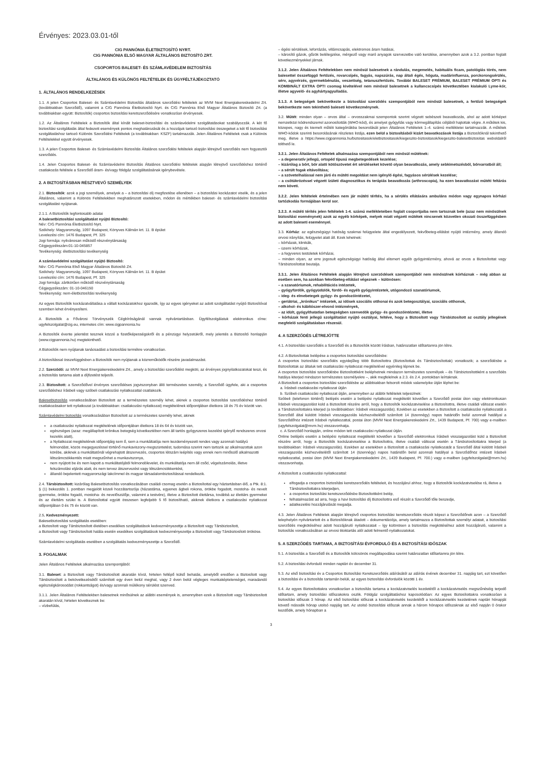Érvényes: 2023.03.01-től
CIG PANNÓNIA ÉLETBIZTOSÍTÓ NYRT.
CIG PANNÓNIA ELSŐ MAGYAR ÁLTALÁNOS BIZTOSÍTÓ ZRT.
CSOPORTOS BALESET- ÉS SZÁMLAVÉDELEM BIZTOSÍTÁS
ÁLTALÁNOS ÉS KÜLÖNÖS FELTÉTELEK ÉS ÜGYFÉLTÁJÉKOZTATÓ
1. ÁLTALÁNOS RENDELKEZÉSEK
1.1. A jelen Csoportos Baleset- és Számlavédelmi Biztosítás általános szerződési feltételek az MVM Next Energiakereskedelmi Zrt. (továbbiakban Szerződő), valamint a CIG Pannónia Életbiztosító Nyrt. és CIG Pannónia Első Magyar Általános Biztosító Zrt. (a továbbiakban együtt: Biztosítók) csoportos biztosítási keretszerződésére vonatkozóan érvényesek.
1.2. Az Általános Feltételek a Biztosítók által kínált baleset-biztosítási és számlavédelmi szolgáltatásokat szabályozzák. A két fő biztosítási szolgáltatás által fedezett események pontos meghatározását és a hozzájuk tartozó biztosítási összegeket a két fő biztosítási szolgáltatáshoz tartozó Különös Szerződési Feltételek (a továbbiakban: KSZF) tartalmazzák. Jelen Általános Feltételek csak a Különös Feltételekkel együtt érvényesek.
1.3. A jelen Csoportos Baleset- és Számlavédelmi Biztosítás Általános szerződési feltételek alapján létrejövő szerződés nem fogyasztói szerződés.
1.4. Jelen Csoportos Baleset- és Számlavédelmi Biztosítás Általános szerződési feltételek alapján létrejövő szerződéshez történő csatlakozás feltétele a Szerződő áram- és/vagy földgáz szolgáltatásának igénybevétele.
2. A BIZTOSÍTÁSBAN RÉSZTVEVŐ SZEMÉLYEK
2.1. Biztosítók: azok a jogi személyek, amelyek a – a biztosítási díj megfizetése ellenében – a biztosítási kockázatot viselik, és a jelen Általános, valamint a Különös Feltételekben meghatározott esetekben, módon és mértékben baleset- és számlavédelmi biztosítási szolgáltatást nyújtanak.
2.1.1. A Biztosítók legfontosabb adatai
A balesetbiztosítási szolgáltatást nyújtó Biztosító:
Név: CIG Pannónia Életbiztosító Nyrt.
Székhely: Magyarország, 1097 Budapest, Könyves Kálmán krt. 11. B épület
Levelezési cím: 1476 Budapest, Pf. 325
Jogi formája: nyilvánosan működő részvénytársaság
Cégjegyzékszám:01-10-045857
Tevékenység: életbiztosítási tevékenység
A számlavédelmi szolgáltatást nyújtó Biztosító:
Név: CIG Pannónia Első Magyar Általános Biztosító Zrt.
Székhely: Magyarország, 1097 Budapest, Könyves Kálmán krt. 11. B épület
Levelezési cím: 1476 Budapest, Pf. 325
Jogi formája: zártkörűen működő részvénytársaság
Cégjegyzékszám: 01-10-046150
Tevékenység: nem-életbiztosítási tevékenység
Az egyes Biztosítók kockázatvállalása a vállalt kockázatokhoz igazodik, így az egyes igényeket az adott szolgáltatást nyújtó Biztosítóval szemben lehet érvényesíteni.
A Biztosítók a Fővárosi Törvényszék Cégbíróságánál vannak nyilvántartásban. Ügyfélszolgálatuk elektronikus címe: ugyfelszolgalat@cig.eu, internetes cím: www.cigpannonia.hu
A Biztosítók évente jelentést tesznek közzé a fizetőképességükről és a pénzügyi helyzetükről, mely jelentés a Biztosító honlapján (www.cigpannonia.hu) megtekinthető.
A Biztosítók nem nyújtanak tanácsadást a biztosítási termékre vonatkozóan.
A biztosítással összefüggésben a Biztosítók nem nyújtanak a közreműködők részére javadalmazást.
2.2. Szerződő: az MVM Next Energiakereskedelmi Zrt., amely a biztosítási szerződést megköti, az érvényes jognyilatkozatokat teszi, és a biztosítás tartama alatt a díjfizetést teljesíti.
2.3. Biztosított: a Szerződővel érvényes szerződéses jogviszonyban álló természetes személy, a Szerződő ügyfele, aki a csoportos szerződéshez írásbeli vagy szóbeli csatlakozási nyilatkozattal csatlakozik.
Balesetbiztosítás vonatkozásában Biztosított az a természetes személy lehet, akinek a csoportos biztosítási szerződéshez történő csatlakozásakor tett nyilatkozat (a továbbiakban: csatlakozási nyilatkozat) megtételének időpontjában életkora 18 és 75 év között van.
Számlavédelmi biztosítás vonatkozásában Biztosított az a természetes személy lehet, akinek
a csatlakozási nyilatkozat megtételének időpontjában életkora 18 és 64 év között van,
egészséges (azaz: megállapított krónikus betegség következtében nem áll tartós gyógyszeres kezelést igénylő rendszeres orvosi kezelés alatt),
a Nyilatkozat megtételének időpontjáig sem ő, sem a munkáltatója nem kezdeményezett rendes vagy azonnali hatályú felmondást, közös megegyezéssel történő munkaviszony-megszüntetést, tudomása szerint nem tartozik az alkalmazottak azon körébe, akiknek a munkáltatónál végrehajtott átszervezés, csoportos létszám leépítés vagy ennek nem minősülő alkalmazotti létszámcsökkentés miatt megszűnhet a munkaviszonya,
nem nyújtott be és nem kapott a munkáltatójától felmondólevelet, és munkáltatója nem áll csőd, végelszámolás, illetve felszámolási eljárás alatt, és nem tervez átszervezést vagy létszámcsökkentést,
állandó bejelentett magyarországi lakcímmel és magyar társadalombiztosítással rendelkezik.
2.4. Társbiztosított: kizárólag Balesetbiztosítás vonatkozásában családi csomag esetén a Biztosítottal egy háztartásban élő, a Ptk. 8:1. § (1) bekezdés 1. pontban megjelölt közeli hozzátartozója (házastársa, egyenes ágbeli rokona, örökbe fogadott, mostoha- és nevelt gyermeke, örökbe fogadó, mostoha- és nevelőszülője, valamint a testvére), illetve a Biztosított élettársa, továbbá az élettárs gyermekei és az élettárs szülei is. A Biztosítottal együtt összesen legfeljebb 5 fő biztosítható, akiknek életkora a csatlakozási nyilatkozat időpontjában 0 és 75 év között van.
2.5. Kedvezményezett:
Balesetbiztosítási szolgáltatás esetében:
a Biztosított vagy Társbiztosított életében esedékes szolgáltatások kedvezményezettje a Biztosított vagy Társbiztosított,
a Biztosított vagy Társbiztosított halála esetén esedékes szolgáltatások kedvezményezettje a Biztosított vagy Társbiztosított örököse.
Számlavédelmi szolgáltatás esetében a szolgáltatás kedvezményezettje a Szerződő.
3. FOGALMAK
Jelen Általános Feltételek alkalmazása szempontjából:
3.1. Baleset: a Biztosított vagy Társbiztosított akaratán kívül, hirtelen fellépő külső behatás, amelyből eredően a Biztosított vagy Társbiztosított a bekövetkezésétől számított egy éven belül meghal, vagy 2 éven belül végleges munkaképtelenséget, maradandó egészségkárosodást (rokkantságot) és/vagy azonnali múlékony sérülést szenved.
3.1.1. Jelen Általános Feltételekben balesetnek minősülnek az alábbi események is, amennyiben ezek a Biztosított vagy Társbiztosított akaratán kívül, hirtelen következnek be:
– vízbefúlás,
– égési sérülések, leforrázás, villámcsapás, elektromos áram hatásai,
– károsító gázok, gőzök belélegzése, mérgező vagy maró anyagok szervezetbe való kerülése, amennyiben azok a 3.2. pontban foglalt következményekkel járnak.
3.1.2. Jelen Általános Feltételekben nem minősül balesetnek a rándulás, megemelés, habituális ficam, patológiás törés, nem balesettel összefüggő fertőzés, rovarcsípés, fagyás, napszúrás, nap általi égés, hőguta, madárinfluenza, porckorongsérülés, sérv, agyvérzés, gyermekbénulás, veszettség, tetanuszfertőzés. További BALESET PRÉMIUM, BALESET PRÉMIUM OPTI és KOMBINÁLT EXTRA OPTI csomag kivételével nem minősül balesetnek a kullancscsípés következtében kialakuló Lyme-kór, illetve agyvelő- és agyhártyagyulladás.
3.1.3. A betegségek bekövetkezte a biztosítási szerződés szempontjából nem minősül balesetnek, a fertőző betegségek bekövetkezte nem tekinthető baleseti következménynek.
3.2. Műtét: minden olyan – orvos által – orvosszakmai szempontok szerint végzett sebészeti beavatkozás, ahol az adott kórképet nemzetközi kódrendszerrel azonosították (WHO-kód), és amelyet gyógyítás vagy kórmegállapítás céljából hajtottak végre. A műtétek kis, közepes, nagy és kiemelt műtéti kategóriákba besorolását jelen Általános Feltételek 1–4. számú mellékletei tartalmazzák. A műtétek WHO-kódok szerinti besorolásának részletes listája, ezen belül a biztosításból kizárt beavatkozások listája a Biztosítóknál tekinthető meg, illetve a https://www.cigpannonia.hu/biztositasok/eletbiztositasok/kiegeszito-biztositasok/kiegeszito-balesetbiztositas weboldalról tölthető le.
3.2.1. Jelen Általános Feltételek alkalmazása szempontjából nem minősül műtétnek:
– a degeneratív jellegű, ortopéd típusú megbetegedések kezelése;
– kizárólag a bőrt, bőr alatti kötőszövetet ért sérüléseket követő olyan beavatkozás, amely sebkimetszésből, bőrvarratból áll;
– a sérült fogak eltávolítása;
– a szövetelhalással nem járó és műtéti megoldást nem igénylő égési, fagyásos sérülések kezelése;
– a csőtükrözéssel végzett ízületi diagnosztikus és terápiás beavatkozás (arthroscopia), ha ezen beavatkozást műtéti feltárás nem követi.
3.2.2. Jelen feltételek értelmében nem jár műtéti térítés, ha a sérülés ellátására ambuláns módon vagy egynapos kórházi tartózkodás formájában kerül sor.
3.2.3. A műtéti térítés jelen feltételek 1-4. számú mellékleteiben foglalt csoportjaiba nem tartoznak bele (azaz nem minősülnek biztosítási eseménynek) azok az egyéb kórképek, melyek miatt végzett műtétek nincsenek közvetlen okozati összefüggésben az adott baleseti eseménnyel.
3.3. Kórház: az egészségügyi hatóság szakmai felügyelete által engedélyezett, fekvőbeteg-ellátást nyújtó intézmény, amely állandó orvosi irányítás, felügyelet alatt áll. Ezek lehetnek:
– kórházak, klinikák,
– üzemi kórházak,
– a fegyveres testületek kórházai,
– minden olyan, az erre jogosult egészségügyi hatóság által elismert egyéb gyógyintézmény, ahová az orvos a Biztosítottat vagy Társbiztosítottat beutalja.
3.3.1. Jelen Általános Feltételek alapján létrejövő szerződések szempontjából nem minősülnek kórháznak – még abban az esetben sem, ha azokban fekvőbeteg-ellátást végeznek – különösen:
– a szanatóriumok, rehabilitációs intézetek,
– gyógyfürdők, gyógyüdülők, fürdő- és egyéb gyógyintézetek, utógondozó szanatóriumok,
– ideg- és elmebetegek gyógy- és gondozóintézetei,
– geriátriai, „krónikus” intézetek, az idősek szociális otthonai és azok betegosztályai, szociális otthonok,
– alkohol- és kábítószer-elvonó intézmények,
– az idült, gyógyíthatatlan betegségben szenvedők gyógy- és gondozóintézetei, illetve
– kórházak fenti jellegű szolgáltatást nyújtó osztályai, feltéve, hogy a Biztosított vagy Társbiztosított az osztály jellegének megfelelő szolgáltatásban részesül.
4. A SZERZŐDÉS LÉTREJÖTTE
4.1. A biztosítási szerződés a Szerződő és a Biztosítók között írásban, határozatlan időtartamra jön létre.
4.2. A Biztosítottak belépése a csoportos biztosítási szerződésbe:
A csoportos biztosítási szerződés egyidejűleg több Biztosítottra (Biztosítottak és Társbiztosítottak) vonatkozik; a szerződésbe a Biztosítottak az általuk tett csatlakozási nyilatkozat megtételével egyénileg lépnek be.
A csoportos biztosítási szerződésbe Biztosítottként beléphetnek mindazon természetes személyek – és Társbiztosítottként a szerződés hatálya kiterjed mindazon természetes személyekre –, akik megfelelnek a 2.3. és 2.4. pontokban leírtaknak.
A Biztosított a csoportos biztosítási szerződésbe az alábbiakban felsorolt módok valamelyike útján léphet be:
a. Írásbeli csatlakozási nyilatkozat útján
b. Szóbeli csatlakozási nyilatkozat útján, amennyiben az alábbi feltételek teljesülnek:
Szóbeli (telefonon történő) belépés esetén a belépési nyilatkozat megtételét követően a Szerződő postai úton vagy elektronikusan írásbeli visszaigazolást küld a Biztosított részére arról, hogy a Biztosítók kockázatviselése a Biztosítottra, illetve családi változat esetén a Társbiztosítottakra kiterjed (a továbbiakban: írásbeli visszaigazolás). Ezekben az esetekben a Biztosított a csatlakozási nyilatkozatát a Szerződő által küldött írásbeli visszaigazolás kézhezvételétől számított 14 (tizennégy) napos határidőn belül azonnali hatállyal a Szerződőhöz intézett írásbeli nyilatkozattal, postai úton (MVM Next Energiakereskedelmi Zrt., 1439 Budapest, Pf. 700) vagy e-mailben (ugyfelszolgalat@mvm.hu) visszavonhatja.
c. A Szerződő honlapján, online módon tett csatlakozási nyilatkozat útján.
Online belépés esetén a belépési nyilatkozat megtételét követően a Szerződő elektronikus írásbeli visszaigazolást küld a Biztosított részére arról, hogy a Biztosítók kockázatviselése a Biztosítottra, illetve családi változat esetén a Társbiztosítottakra kiterjed (a továbbiakban: írásbeli visszaigazolás). Ezekben az esetekben a Biztosított a csatlakozási nyilatkozatát a Szerződő által küldött írásbeli visszaigazolás kézhezvételétől számított 14 (tizennégy) napos határidőn belül azonnali hatállyal a Szerződőhöz intézett írásbeli nyilatkozattal, postai úton (MVM Next Energiakereskedelmi Zrt., 1439 Budapest, Pf. 700.) vagy e-mailben (ugyfelszolgalat@mvm.hu) visszavonhatja.
A Biztosított a csatlakozási nyilatkozattal:
elfogadja a csoportos biztosítási keretszerződés feltételeit, és hozzájárul ahhoz, hogy a Biztosítók kockázatviselése rá, illetve a Társbiztosítottakra kiterjedjen,
a csoportos biztosítási keretszerződésbe Biztosítottként belép,
felhatalmazást ad arra, hogy a havi biztosítási díj Biztosítottra eső részét a Szerződő tőle beszedje,
adatkezelési hozzájárulását megadja.
4.3. Jelen Általános Feltételek alapján létrejövő csoportos biztosítási keretszerződés részét képezi a Szerződőnek azon – a Szerződő telephelyén nyilvántartott és a Biztosítóknak átadott – dokumentációja, amely tartalmazza a Biztosítottak személyi adatait, a biztosítási szerződés megkötéséhez adott hozzájáruló nyilatkozatait – így különösen a biztosítás megkötéséhez adott hozzájáruló, valamint a biztosítás vonatkozásában az orvosi titoktartás alól adott felmentő nyilatkozatokat.
5. A SZERZŐDÉS TARTAMA, A BIZTOSÍTÁSI ÉVFORDULÓ ÉS A BIZTOSÍTÁSI IDŐSZAK
5.1. A biztosítás a Szerződő és a Biztosítók kölcsönös megállapodása szerint határozatlan időtartamra jön létre.
5.2. A biztosítási évforduló minden naptári év december 31.
5.3. Az első biztosítási év a Csoportos Biztosítási Keretszerződés aláírásától az aláírás évének december 31. napjáig tart, ezt követően a biztosítási év a biztosítás tartamán belüli, az egyes biztosítási évfordulók közötti 1 év.
5.4. Az egyes Biztosítottakra vonatkozóan a biztosítás tartama a kockázatviselés kezdetétől a kockázatviselés megszűnéséig terjedő időtartam, amely biztosítási időszakokra oszlik. Földgáz szolgáltatáshoz kapcsolódóan: Az egyes Biztosítottakra vonatkozóan a biztosítási időszak 3 hónap. Az első biztosítási időszak a kockázatviselés kezdetétől a kockázatviselés kezdetének naptári hónapját követő második hónap utolsó napjáig tart. Az utolsó biztosítási időszak annak a három hónapos időszaknak az első napján 0 órakor kezdődik, amely hónapban a
3